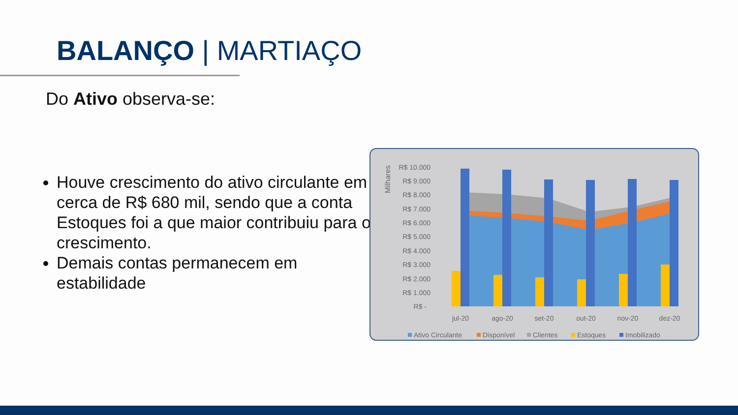BALANÇO | MARTIAÇO
Do Ativo observa-se:
Houve crescimento do ativo circulante em cerca de R$ 680 mil, sendo que a conta Estoques foi a que maior contribuiu para o crescimento.
Demais contas permanecem em estabilidade
Milhares
R$ 10.000
R$ 9.000
R$ 8.000
R$ 7.000
R$ 6.000
R$ 5.000
R$ 4.000
R$ 3.000
R$ 2.000
R$ 1.000
R$ -
jul-20
ago-20
set-20
out-20
nov-20
dez-20
Ativo Circulante
Disponível
Clientes
Estoques
Imobilizado